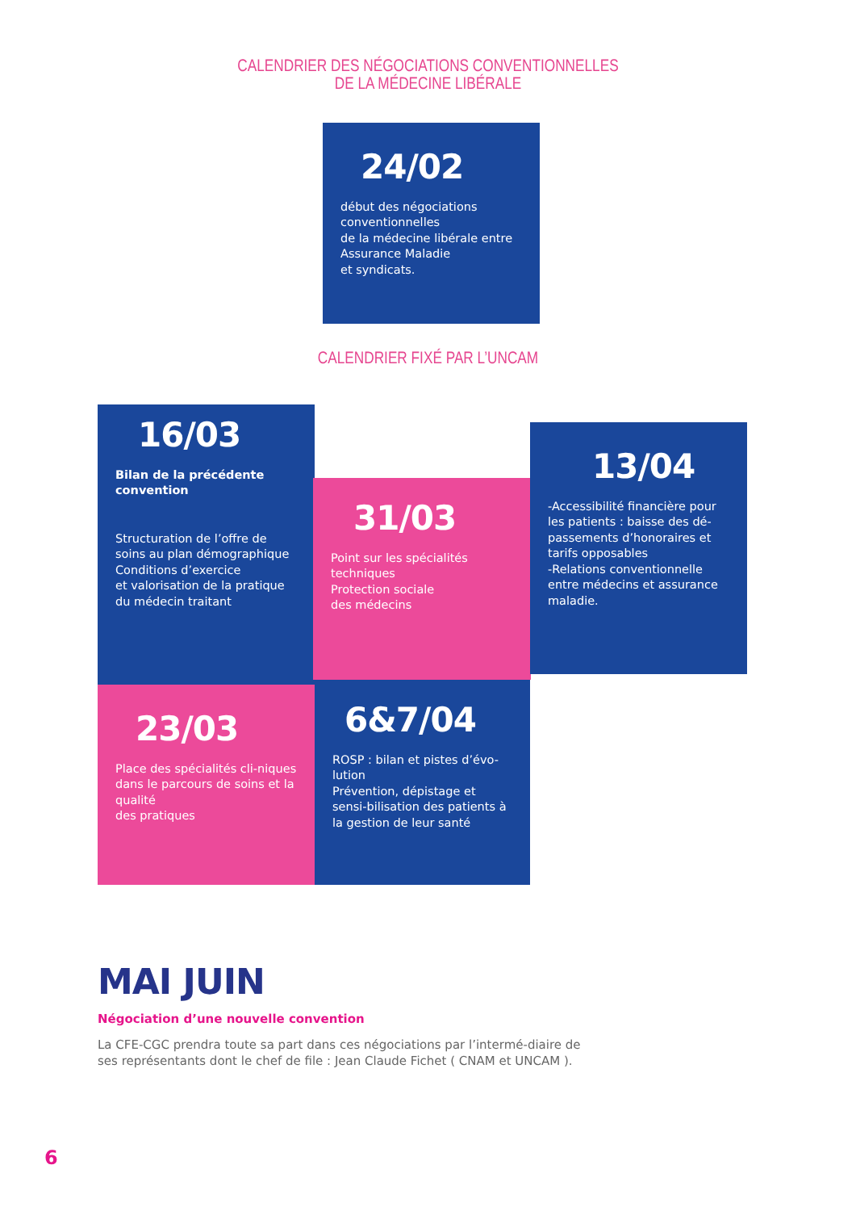CALENDRIER DES NÉGOCIATIONS CONVENTIONNELLES
DE LA MÉDECINE LIBÉRALE
24/02
début des négociations conventionnelles
de la médecine libérale entre Assurance Maladie
et syndicats.
CALENDRIER FIXÉ PAR L’UNCAM
16/03
Bilan de la précédente convention
Structuration de l’offre de soins au plan démographique Conditions d’exercice
et valorisation de la pratique du médecin traitant
31/03
Point sur les spécialités techniques
Protection sociale
des médecins
13/04
-Accessibilité financière pour les patients : baisse des dé-passements d’honoraires et tarifs opposables
-Relations conventionnelle entre médecins et assurance maladie.
23/03
Place des spécialités cli-niques dans le parcours de soins et la qualité
des pratiques
6&7/04
ROSP : bilan et pistes d’évo-lution
Prévention, dépistage et sensi-bilisation des patients à la gestion de leur santé
MAI JUIN
Négociation d’une nouvelle convention
La CFE-CGC prendra toute sa part dans ces négociations par l’intermé-diaire de ses représentants dont le chef de file : Jean Claude Fichet ( CNAM et UNCAM ).
6